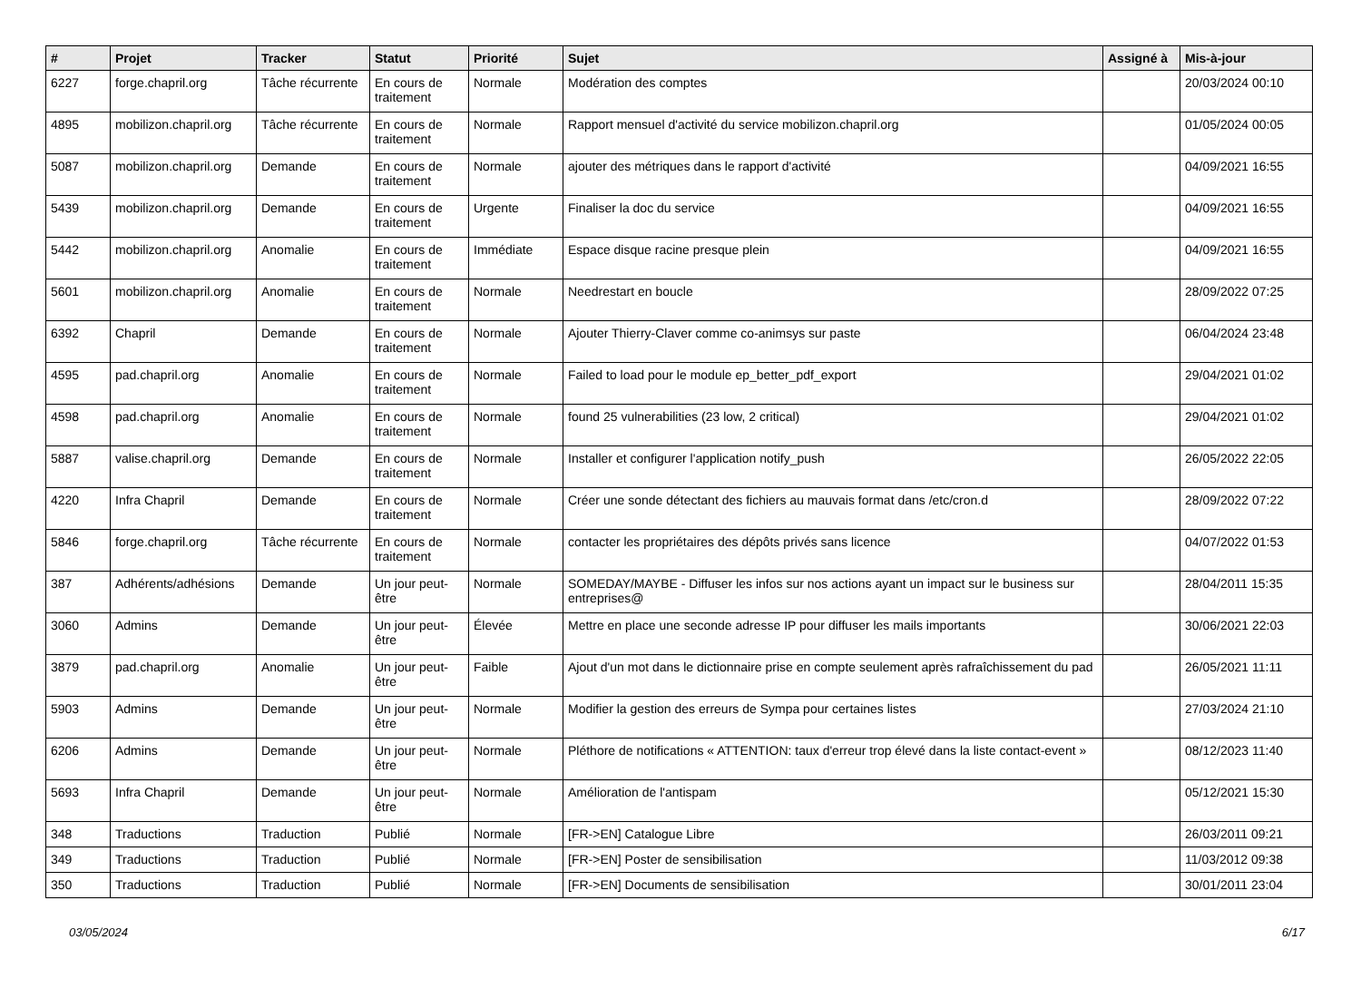| # | Projet | Tracker | Statut | Priorité | Sujet | Assigné à | Mis-à-jour |
| --- | --- | --- | --- | --- | --- | --- | --- |
| 6227 | forge.chapril.org | Tâche récurrente | En cours de traitement | Normale | Modération des comptes | | 20/03/2024 00:10 |
| 4895 | mobilizon.chapril.org | Tâche récurrente | En cours de traitement | Normale | Rapport mensuel d'activité du service mobilizon.chapril.org | | 01/05/2024 00:05 |
| 5087 | mobilizon.chapril.org | Demande | En cours de traitement | Normale | ajouter des métriques dans le rapport d'activité | | 04/09/2021 16:55 |
| 5439 | mobilizon.chapril.org | Demande | En cours de traitement | Urgente | Finaliser la doc du service | | 04/09/2021 16:55 |
| 5442 | mobilizon.chapril.org | Anomalie | En cours de traitement | Immédiate | Espace disque racine presque plein | | 04/09/2021 16:55 |
| 5601 | mobilizon.chapril.org | Anomalie | En cours de traitement | Normale | Needrestart en boucle | | 28/09/2022 07:25 |
| 6392 | Chapril | Demande | En cours de traitement | Normale | Ajouter Thierry-Claver comme co-animsys sur paste | | 06/04/2024 23:48 |
| 4595 | pad.chapril.org | Anomalie | En cours de traitement | Normale | Failed to load pour le module ep_better_pdf_export | | 29/04/2021 01:02 |
| 4598 | pad.chapril.org | Anomalie | En cours de traitement | Normale | found 25 vulnerabilities (23 low, 2 critical) | | 29/04/2021 01:02 |
| 5887 | valise.chapril.org | Demande | En cours de traitement | Normale | Installer et configurer l'application notify_push | | 26/05/2022 22:05 |
| 4220 | Infra Chapril | Demande | En cours de traitement | Normale | Créer une sonde détectant des fichiers au mauvais format dans /etc/cron.d | | 28/09/2022 07:22 |
| 5846 | forge.chapril.org | Tâche récurrente | En cours de traitement | Normale | contacter les propriétaires des dépôts privés sans licence | | 04/07/2022 01:53 |
| 387 | Adhérents/adhésions | Demande | Un jour peut-être | Normale | SOMEDAY/MAYBE - Diffuser les infos sur nos actions ayant un impact sur le business sur entreprises@ | | 28/04/2011 15:35 |
| 3060 | Admins | Demande | Un jour peut-être | Élevée | Mettre en place une seconde adresse IP pour diffuser les mails importants | | 30/06/2021 22:03 |
| 3879 | pad.chapril.org | Anomalie | Un jour peut-être | Faible | Ajout d'un mot dans le dictionnaire prise en compte seulement après rafraîchissement du pad | | 26/05/2021 11:11 |
| 5903 | Admins | Demande | Un jour peut-être | Normale | Modifier la gestion des erreurs de Sympa pour certaines listes | | 27/03/2024 21:10 |
| 6206 | Admins | Demande | Un jour peut-être | Normale | Pléthore de notifications « ATTENTION: taux d'erreur trop élevé dans la liste contact-event » | | 08/12/2023 11:40 |
| 5693 | Infra Chapril | Demande | Un jour peut-être | Normale | Amélioration de l'antispam | | 05/12/2021 15:30 |
| 348 | Traductions | Traduction | Publié | Normale | [FR->EN] Catalogue Libre | | 26/03/2011 09:21 |
| 349 | Traductions | Traduction | Publié | Normale | [FR->EN] Poster de sensibilisation | | 11/03/2012 09:38 |
| 350 | Traductions | Traduction | Publié | Normale | [FR->EN] Documents de sensibilisation | | 30/01/2011 23:04 |
03/05/2024 6/17